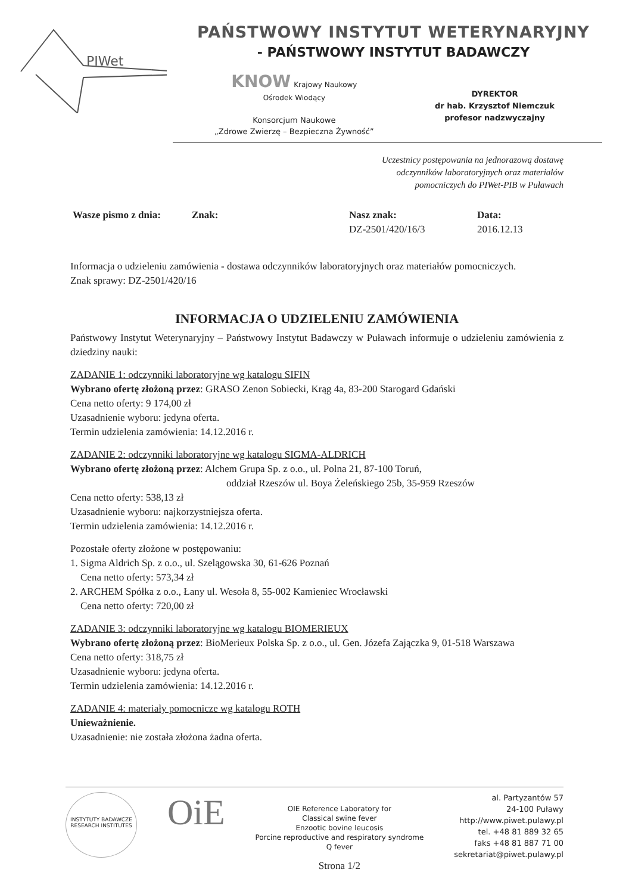PIWet
PAŃSTWOWY INSTYTUT WETERYNARYJNY
- PAŃSTWOWY INSTYTUT BADAWCZY
KNOW Krajowy Naukowy
Ośrodek Wiodący
Konsorcjum Naukowe
„Zdrowe Zwierzę – Bezpieczna Żywność”
DYREKTOR
dr hab. Krzysztof Niemczuk
profesor nadzwyczajny
Uczestnicy postępowania na jednorazową dostawę
odczynników laboratoryjnych oraz materiałów
pomocniczych do PIWet-PIB w Puławach
Wasze pismo z dnia: Znak: Nasz znak:
DZ-2501/420/16/3
Data:
2016.12.13
Informacja o udzieleniu zamówienia - dostawa odczynników laboratoryjnych oraz materiałów pomocniczych.
Znak sprawy: DZ-2501/420/16
INFORMACJA O UDZIELENIU ZAMÓWIENIA
Państwowy Instytut Weterynaryjny – Państwowy Instytut Badawczy w Puławach informuje o udzieleniu zamówienia z dziedziny nauki:
ZADANIE 1: odczynniki laboratoryjne wg katalogu SIFIN
Wybrano ofertę złożoną przez: GRASO Zenon Sobiecki, Krąg 4a, 83-200 Starogard Gdański
Cena netto oferty: 9 174,00 zł
Uzasadnienie wyboru: jedyna oferta.
Termin udzielenia zamówienia: 14.12.2016 r.
ZADANIE 2: odczynniki laboratoryjne wg katalogu SIGMA-ALDRICH
Wybrano ofertę złożoną przez: Alchem Grupa Sp. z o.o., ul. Polna 21, 87-100 Toruń,
oddział Rzeszów ul. Boya Żeleńskiego 25b, 35-959 Rzeszów
Cena netto oferty: 538,13 zł
Uzasadnienie wyboru: najkorzystniejsza oferta.
Termin udzielenia zamówienia: 14.12.2016 r.
Pozostałe oferty złożone w postępowaniu:
1. Sigma Aldrich Sp. z o.o., ul. Szelągowska 30, 61-626 Poznań
Cena netto oferty: 573,34 zł
2. ARCHEM Spółka z o.o., Łany ul. Wesoła 8, 55-002 Kamieniec Wrocławski
Cena netto oferty: 720,00 zł
ZADANIE 3: odczynniki laboratoryjne wg katalogu BIOMERIEUX
Wybrano ofertę złożoną przez: BioMerieux Polska Sp. z o.o., ul. Gen. Józefa Zajączka 9, 01-518 Warszawa
Cena netto oferty: 318,75 zł
Uzasadnienie wyboru: jedyna oferta.
Termin udzielenia zamówienia: 14.12.2016 r.
ZADANIE 4: materiały pomocnicze wg katalogu ROTH
Unieważnienie.
Uzasadnienie: nie została złożona żadna oferta.
INSTYTUTY BADAWCZE
RESEARCH INSTITUTES
OiE
OIE Reference Laboratory for
Classical swine fever
Enzootic bovine leucosis
Porcine reproductive and respiratory syndrome
Q fever
Strona 1/2
al. Partyzantów 57
24-100 Puławy
http://www.piwet.pulawy.pl
tel. +48 81 889 32 65
faks +48 81 887 71 00
sekretariat@piwet.pulawy.pl